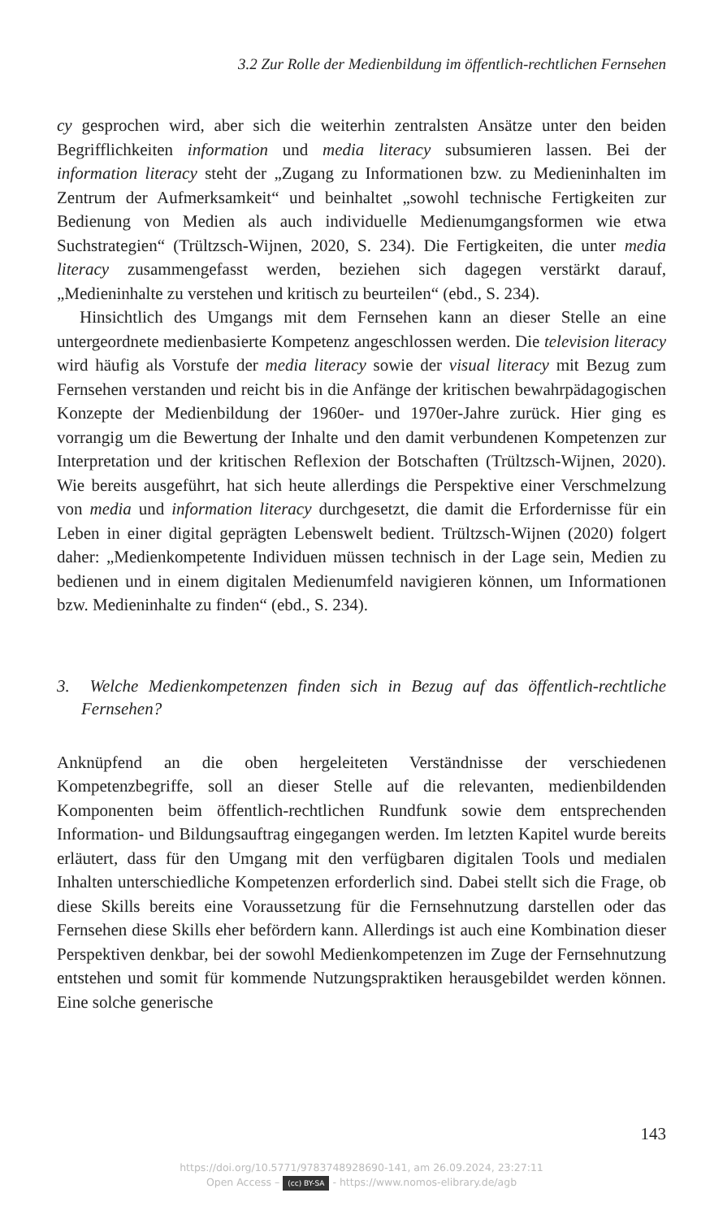3.2 Zur Rolle der Medienbildung im öffentlich-rechtlichen Fernsehen
cy gesprochen wird, aber sich die weiterhin zentralsten Ansätze unter den beiden Begrifflichkeiten information und media literacy subsumieren lassen. Bei der information literacy steht der „Zugang zu Informationen bzw. zu Medieninhalten im Zentrum der Aufmerksamkeit“ und beinhaltet „sowohl technische Fertigkeiten zur Bedienung von Medien als auch individuelle Medienumgangsformen wie etwa Suchstrategien“ (Trültzsch-Wijnen, 2020, S. 234). Die Fertigkeiten, die unter media literacy zusammengefasst werden, beziehen sich dagegen verstärkt darauf, „Medieninhalte zu verstehen und kritisch zu beurteilen“ (ebd., S. 234).
Hinsichtlich des Umgangs mit dem Fernsehen kann an dieser Stelle an eine untergeordnete medienbasierte Kompetenz angeschlossen werden. Die television literacy wird häufig als Vorstufe der media literacy sowie der visual literacy mit Bezug zum Fernsehen verstanden und reicht bis in die Anfänge der kritischen bewahrpädagogischen Konzepte der Medienbildung der 1960er- und 1970er-Jahre zurück. Hier ging es vorrangig um die Bewertung der Inhalte und den damit verbundenen Kompetenzen zur Interpretation und der kritischen Reflexion der Botschaften (Trültzsch-Wijnen, 2020). Wie bereits ausgeführt, hat sich heute allerdings die Perspektive einer Verschmelzung von media und information literacy durchgesetzt, die damit die Erfordernisse für ein Leben in einer digital geprägten Lebenswelt bedient. Trültzsch-Wijnen (2020) folgert daher: „Medienkompetente Individuen müssen technisch in der Lage sein, Medien zu bedienen und in einem digitalen Medienumfeld navigieren können, um Informationen bzw. Medieninhalte zu finden“ (ebd., S. 234).
3. Welche Medienkompetenzen finden sich in Bezug auf das öffentlich-rechtliche Fernsehen?
Anknüpfend an die oben hergeleiteten Verständnisse der verschiedenen Kompetenzbegriffe, soll an dieser Stelle auf die relevanten, medienbildenden Komponenten beim öffentlich-rechtlichen Rundfunk sowie dem entsprechenden Information- und Bildungsauftrag eingegangen werden. Im letzten Kapitel wurde bereits erläutert, dass für den Umgang mit den verfügbaren digitalen Tools und medialen Inhalten unterschiedliche Kompetenzen erforderlich sind. Dabei stellt sich die Frage, ob diese Skills bereits eine Voraussetzung für die Fernsehnutzung darstellen oder das Fernsehen diese Skills eher befördern kann. Allerdings ist auch eine Kombination dieser Perspektiven denkbar, bei der sowohl Medienkompetenzen im Zuge der Fernsehnutzung entstehen und somit für kommende Nutzungspraktiken herausgebildet werden können. Eine solche generische
143
https://doi.org/10.5771/9783748928690-141, am 26.09.2024, 23:27:11
Open Access – (cc) BY-SA - https://www.nomos-elibrary.de/agb